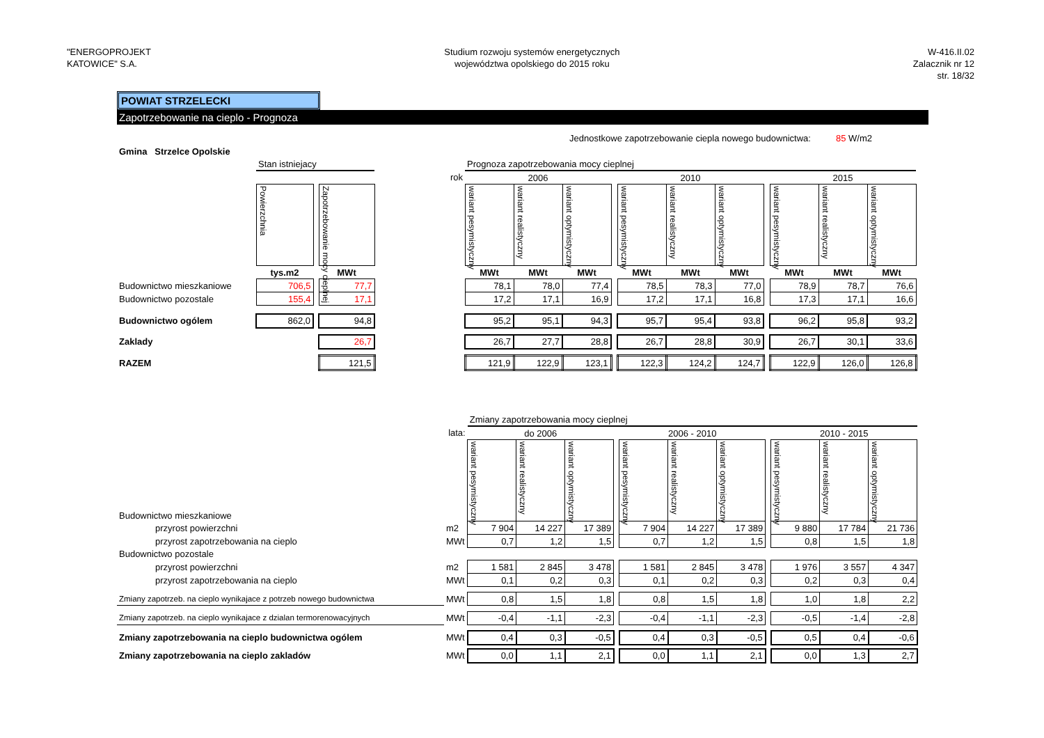"ENERGOPROJEKT
KATOWICE" S.A.
Studium rozwoju systemów energetycznych
województwa opolskiego do 2015 roku
W-416.II.02
Zalacznik nr 12
str. 18/32
POWIAT STRZELECKI
Zapotrzebowanie na cieplo - Prognoza
Jednostkowe zapotrzebowanie ciepla nowego budownictwa: 85 W/m2
| Gmina Strzelce Opolskie | | | | | | | | | | | | | | | |
| | Stan istniejacy | | | | Prognoza zapotrzebowania mocy cieplnej | | | | | | | | | | |
| | | | | rok | 2006 | | | | 2010 | | | | 2015 | | |
| | Powierzchnia | | Zapotrzebowanie mocy cieplnej | | wariant pesymistyczny | wariant realistyczny | wariant optymistyczny | | wariant pesymistyczny | wariant realistyczny | wariant optymistyczny | | wariant pesymistyczny | wariant realistyczny | wariant optymistyczny |
| | tys.m2 | | MWt | | MWt | MWt | MWt | | MWt | MWt | MWt | | MWt | MWt | MWt |
| Budownictwo mieszkaniowe | 706,5 | | 77,7 | | 78,1 | 78,0 | 77,4 | | 78,5 | 78,3 | 77,0 | | 78,9 | 78,7 | 76,6 |
| Budownictwo pozostale | 155,4 | | 17,1 | | 17,2 | 17,1 | 16,9 | | 17,2 | 17,1 | 16,8 | | 17,3 | 17,1 | 16,6 |
| Budownictwo ogólem | 862,0 | | 94,8 | | 95,2 | 95,1 | 94,3 | | 95,7 | 95,4 | 93,8 | | 96,2 | 95,8 | 93,2 |
| Zaklady | | | 26,7 | | 26,7 | 27,7 | 28,8 | | 26,7 | 28,8 | 30,9 | | 26,7 | 30,1 | 33,6 |
| RAZEM | | | 121,5 | | 121,9 | 122,9 | 123,1 | | 122,3 | 124,2 | 124,7 | | 122,9 | 126,0 | 126,8 |
| | | Zmiany zapotrzebowania mocy cieplnej | | | | | | | | | | |
| | lata: | do 2006 | | | | 2006 - 2010 | | | | 2010 - 2015 | | |
| Budownictwo mieszkaniowe | | wariant pesymistyczny | wariant realistyczny | wariant optymistyczny | | wariant pesymistyczny | wariant realistyczny | wariant optymistyczny | | wariant pesymistyczny | wariant realistyczny | wariant optymistyczny |
| przyrost powierzchni | m2 | 7 904 | 14 227 | 17 389 | | 7 904 | 14 227 | 17 389 | | 9 880 | 17 784 | 21 736 |
| przyrost zapotrzebowania na cieplo | MWt | 0,7 | 1,2 | 1,5 | | 0,7 | 1,2 | 1,5 | | 0,8 | 1,5 | 1,8 |
| Budownictwo pozostale | | | | | | | | | | | | |
| przyrost powierzchni | m2 | 1 581 | 2 845 | 3 478 | | 1 581 | 2 845 | 3 478 | | 1 976 | 3 557 | 4 347 |
| przyrost zapotrzebowania na cieplo | MWt | 0,1 | 0,2 | 0,3 | | 0,1 | 0,2 | 0,3 | | 0,2 | 0,3 | 0,4 |
| Zmiany zapotrzeb. na cieplo wynikajace z potrzeb nowego budownictwa | MWt | 0,8 | 1,5 | 1,8 | | 0,8 | 1,5 | 1,8 | | 1,0 | 1,8 | 2,2 |
| Zmiany zapotrzeb. na cieplo wynikajace z dzialan termorenowacyjnych | MWt | -0,4 | -1,1 | -2,3 | | -0,4 | -1,1 | -2,3 | | -0,5 | -1,4 | -2,8 |
| Zmiany zapotrzebowania na cieplo budownictwa ogólem | MWt | 0,4 | 0,3 | -0,5 | | 0,4 | 0,3 | -0,5 | | 0,5 | 0,4 | -0,6 |
| Zmiany zapotrzebowania na cieplo zakladów | MWt | 0,0 | 1,1 | 2,1 | | 0,0 | 1,1 | 2,1 | | 0,0 | 1,3 | 2,7 |